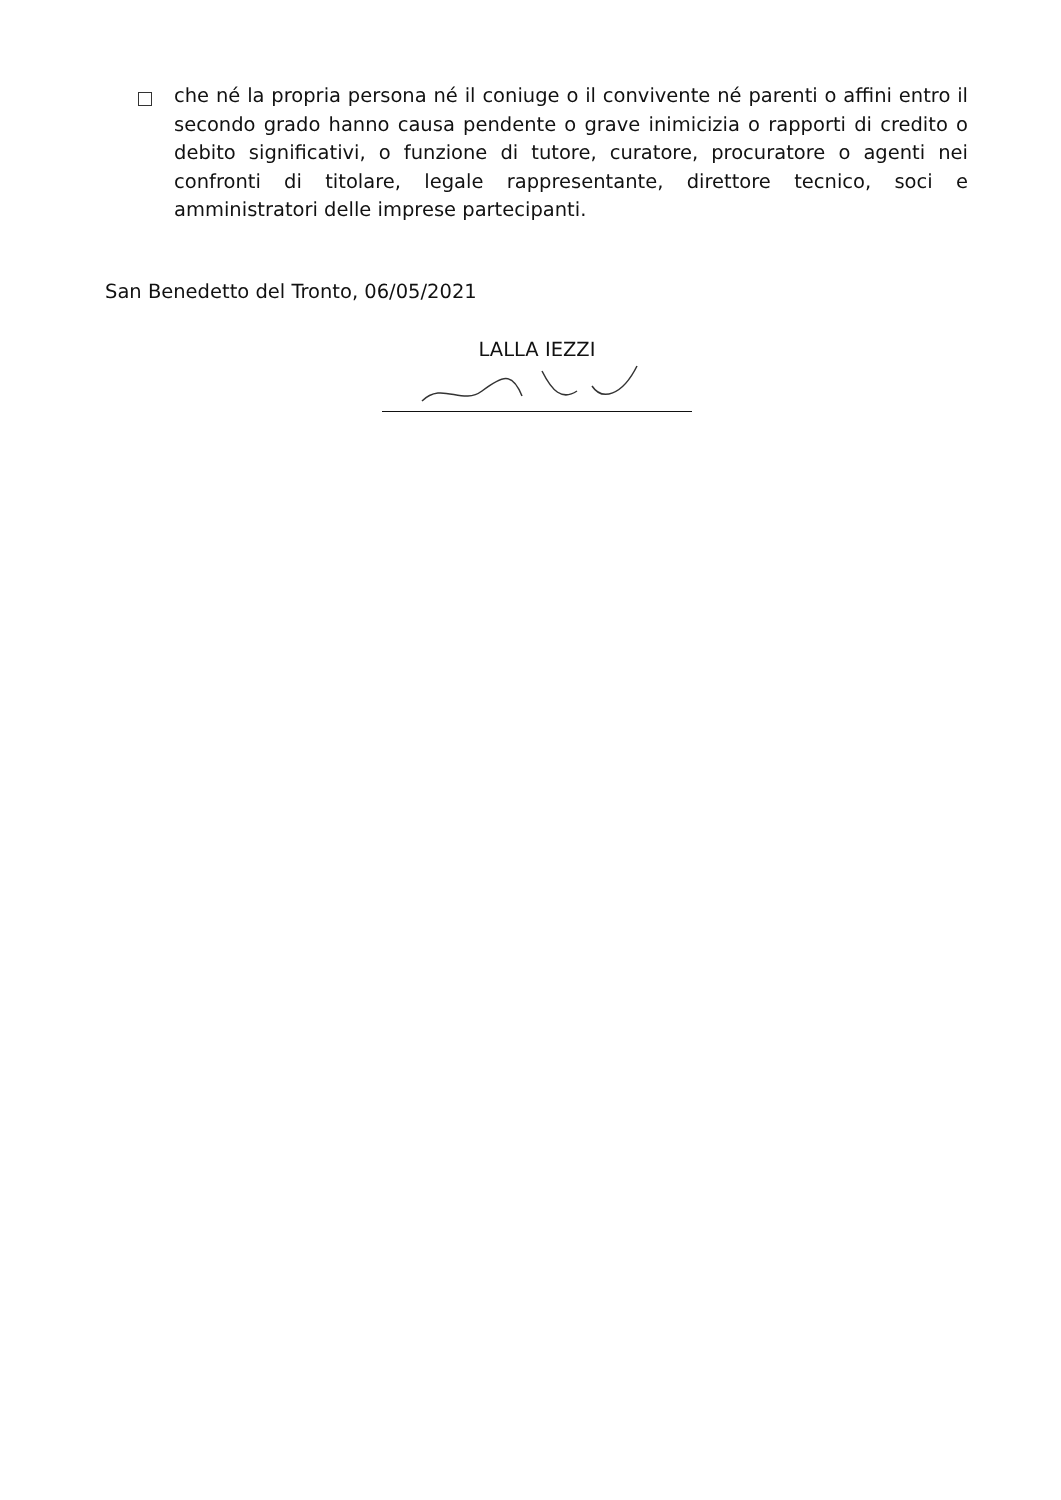che né la propria persona né il coniuge o il convivente né parenti o affini entro il secondo grado hanno causa pendente o grave inimicizia o rapporti di credito o debito significativi, o funzione di tutore, curatore, procuratore o agenti nei confronti di titolare, legale rappresentante, direttore tecnico, soci e amministratori delle imprese partecipanti.
San Benedetto del Tronto, 06/05/2021
LALLA IEZZI